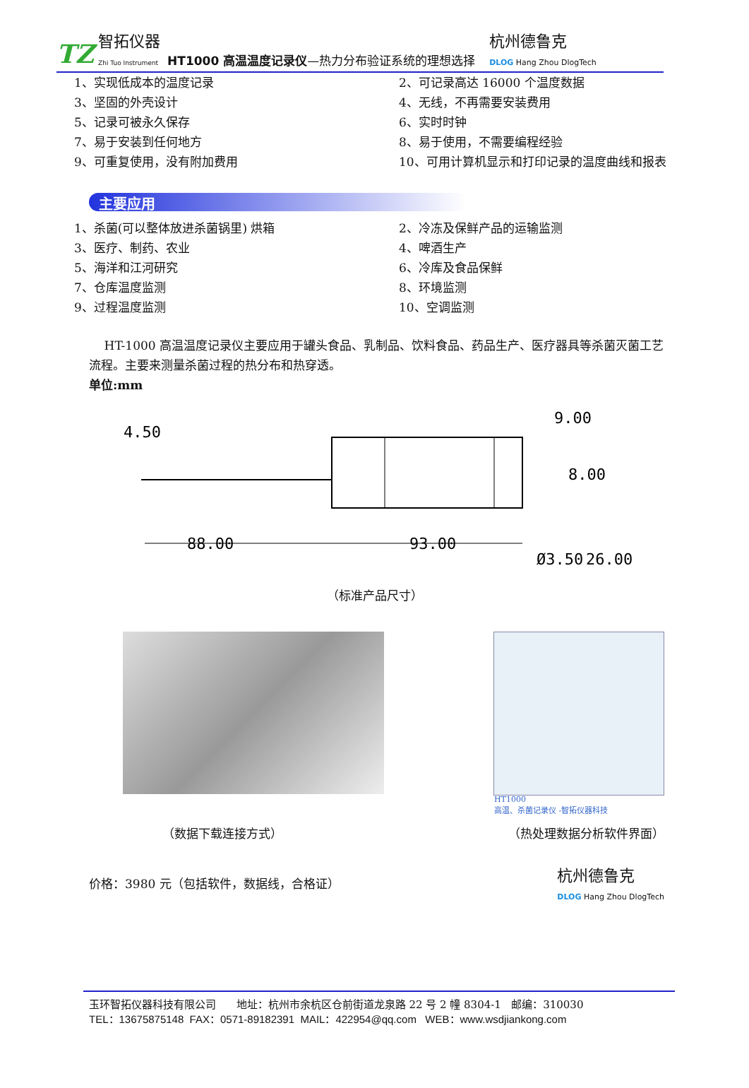TZ 智拓仪器
Zhi Tuo Instrument HT1000 高温温度记录仪—热力分布验证系统的理想选择 杭州德鲁克
DLOG Hang Zhou DlogTech
1、实现低成本的温度记录
3、坚固的外壳设计
5、记录可被永久保存
7、易于安装到任何地方
9、可重复使用，没有附加费用
2、可记录高达 16000 个温度数据
4、无线，不再需要安装费用
6、实时时钟
8、易于使用，不需要编程经验
10、可用计算机显示和打印记录的温度曲线和报表
主要应用
1、杀菌(可以整体放进杀菌锅里) 烘箱
3、医疗、制药、农业
5、海洋和江河研究
7、仓库温度监测
9、过程温度监测
2、冷冻及保鲜产品的运输监测
4、啤酒生产
6、冷库及食品保鲜
8、环境监测
10、空调监测
HT-1000 高温温度记录仪主要应用于罐头食品、乳制品、饮料食品、药品生产、医疗器具等杀菌灭菌工艺流程。主要来测量杀菌过程的热分布和热穿透。
单位:mm
88.00
93.00
9.00
8.00
Ø3.50
26.00
4.50
（标准产品尺寸）
HT1000
高温、杀菌记录仪 -智拓仪器科技
（数据下载连接方式） （热处理数据分析软件界面）
价格：3980 元（包括软件，数据线，合格证） 杭州德鲁克
DLOG Hang Zhou DlogTech
玉环智拓仪器科技有限公司 地址：杭州市余杭区仓前街道龙泉路 22 号 2 幢 8304-1 邮编：310030
TEL：13675875148 FAX：0571-89182391 MAIL：422954@qq.com WEB：www.wsdjiankong.com